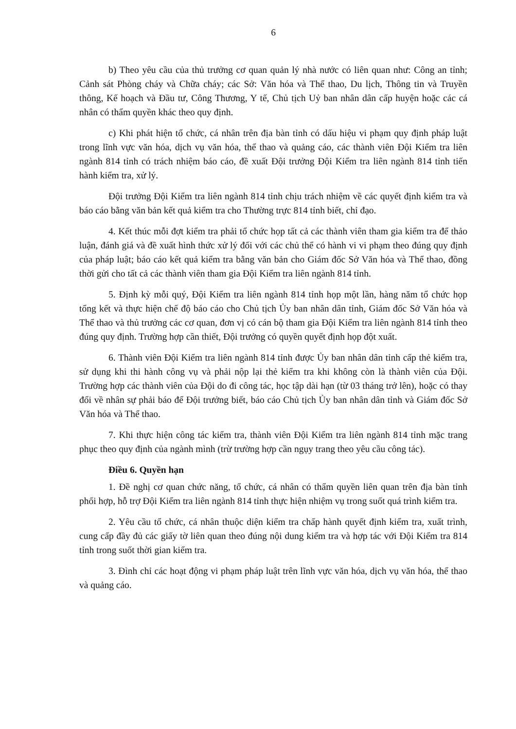6
b) Theo yêu cầu của thủ trưởng cơ quan quản lý nhà nước có liên quan như: Công an tỉnh; Cảnh sát Phòng cháy và Chữa cháy; các Sở: Văn hóa và Thể thao, Du lịch, Thông tin và Truyền thông, Kế hoạch và Đầu tư, Công Thương, Y tế, Chủ tịch Uỷ ban nhân dân cấp huyện hoặc các cá nhân có thẩm quyền khác theo quy định.
c) Khi phát hiện tổ chức, cá nhân trên địa bàn tỉnh có dấu hiệu vi phạm quy định pháp luật trong lĩnh vực văn hóa, dịch vụ văn hóa, thể thao và quảng cáo, các thành viên Đội Kiểm tra liên ngành 814 tỉnh có trách nhiệm báo cáo, đề xuất Đội trưởng Đội Kiểm tra liên ngành 814 tỉnh tiến hành kiểm tra, xử lý.
Đội trưởng Đội Kiểm tra liên ngành 814 tỉnh chịu trách nhiệm về các quyết định kiểm tra và báo cáo bằng văn bản kết quả kiểm tra cho Thường trực 814 tỉnh biết, chỉ đạo.
4. Kết thúc mỗi đợt kiểm tra phải tổ chức họp tất cả các thành viên tham gia kiểm tra để thảo luận, đánh giá và đề xuất hình thức xử lý đối với các chủ thể có hành vi vi phạm theo đúng quy định của pháp luật; báo cáo kết quả kiểm tra bằng văn bản cho Giám đốc Sở Văn hóa và Thể thao, đồng thời gửi cho tất cả các thành viên tham gia Đội Kiểm tra liên ngành 814 tỉnh.
5. Định kỳ mỗi quý, Đội Kiểm tra liên ngành 814 tỉnh họp một lần, hàng năm tổ chức họp tổng kết và thực hiện chế độ báo cáo cho Chủ tịch Ủy ban nhân dân tỉnh, Giám đốc Sở Văn hóa và Thể thao và thủ trưởng các cơ quan, đơn vị có cán bộ tham gia Đội Kiểm tra liên ngành 814 tỉnh theo đúng quy định. Trường hợp cần thiết, Đội trưởng có quyền quyết định họp đột xuất.
6. Thành viên Đội Kiểm tra liên ngành 814 tỉnh được Ủy ban nhân dân tỉnh cấp thẻ kiểm tra, sử dụng khi thi hành công vụ và phải nộp lại thẻ kiểm tra khi không còn là thành viên của Đội. Trường hợp các thành viên của Đội do đi công tác, học tập dài hạn (từ 03 tháng trở lên), hoặc có thay đổi về nhân sự phải báo để Đội trưởng biết, báo cáo Chủ tịch Ủy ban nhân dân tỉnh và Giám đốc Sở Văn hóa và Thể thao.
7. Khi thực hiện công tác kiểm tra, thành viên Đội Kiểm tra liên ngành 814 tỉnh mặc trang phục theo quy định của ngành mình (trừ trường hợp cần ngụy trang theo yêu cầu công tác).
Điều 6. Quyền hạn
1. Đề nghị cơ quan chức năng, tổ chức, cá nhân có thẩm quyền liên quan trên địa bàn tỉnh phối hợp, hỗ trợ Đội Kiểm tra liên ngành 814 tỉnh thực hiện nhiệm vụ trong suốt quá trình kiểm tra.
2. Yêu cầu tổ chức, cá nhân thuộc diện kiểm tra chấp hành quyết định kiểm tra, xuất trình, cung cấp đầy đủ các giấy tờ liên quan theo đúng nội dung kiểm tra và hợp tác với Đội Kiểm tra 814 tỉnh trong suốt thời gian kiểm tra.
3. Đình chỉ các hoạt động vi phạm pháp luật trên lĩnh vực văn hóa, dịch vụ văn hóa, thể thao và quảng cáo.